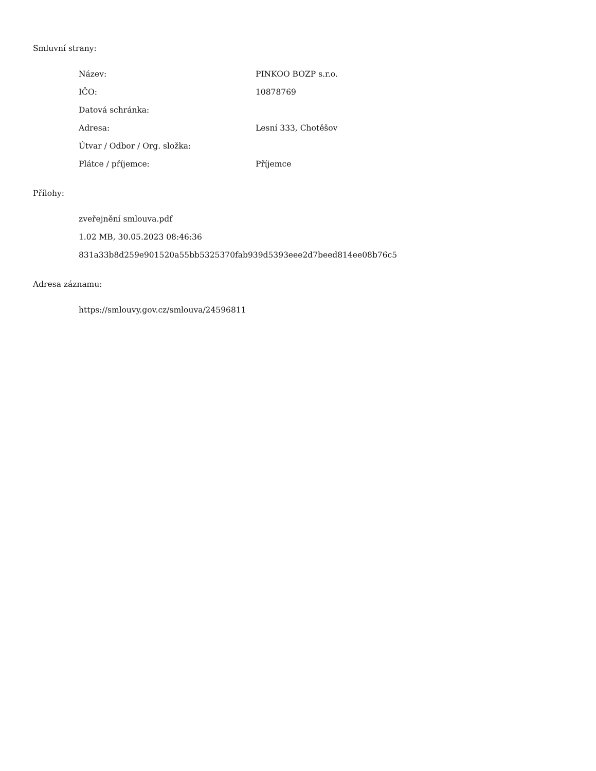Smluvní strany:
| Název: | PINKOO BOZP s.r.o. |
| IČO: | 10878769 |
| Datová schránka: | |
| Adresa: | Lesní 333, Chotěšov |
| Útvar / Odbor / Org. složka: | |
| Plátce / příjemce: | Příjemce |
Přílohy:
zveřejnění smlouva.pdf
1.02 MB, 30.05.2023 08:46:36
831a33b8d259e901520a55bb5325370fab939d5393eee2d7beed814ee08b76c5
Adresa záznamu:
https://smlouvy.gov.cz/smlouva/24596811